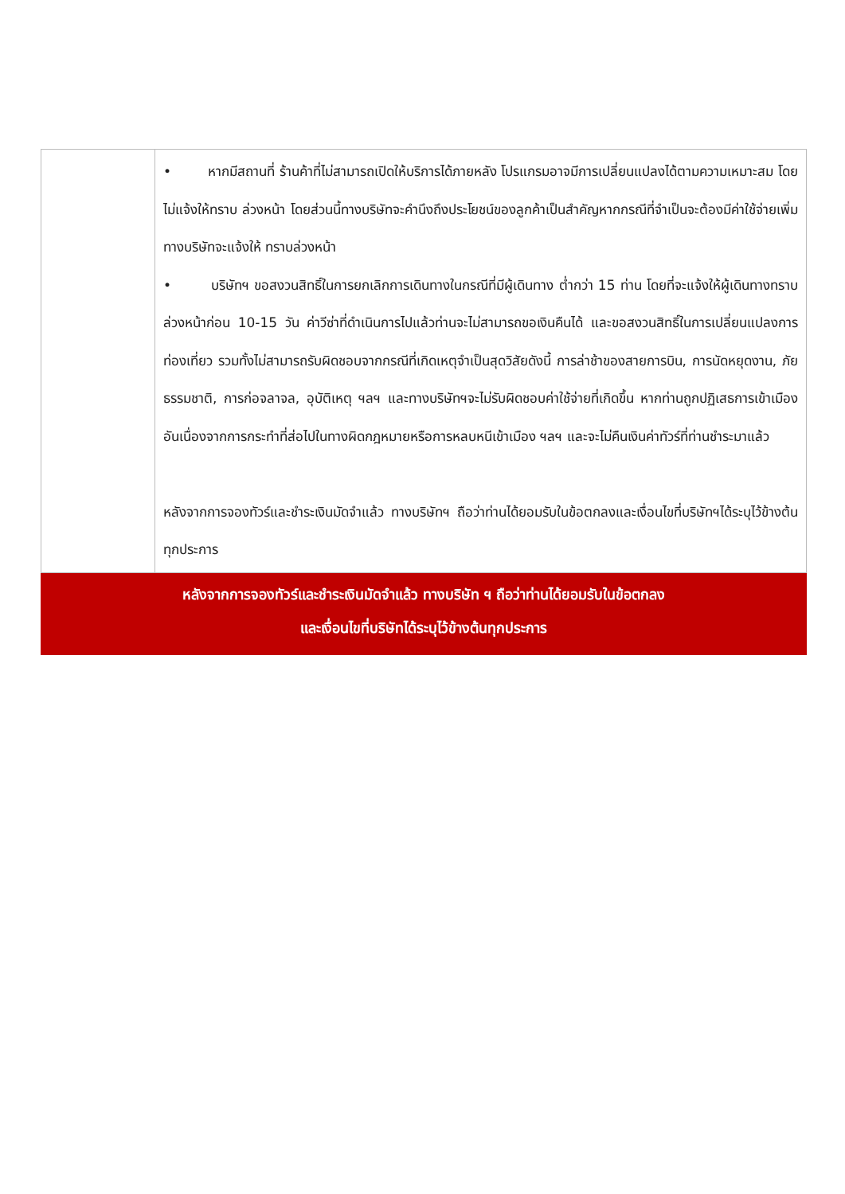| | • หากมีสถานที่ ร้านค้าที่ไม่สามารถเปิดให้บริการได้ภายหลัง โปรแกรมอาจมีการเปลี่ยนแปลงได้ตามความเหมาะสม โดยไม่แจ้งให้ทราบ ล่วงหน้า โดยส่วนนี้ทางบริษัทจะคำนึงถึงประโยชน์ของลูกค้าเป็นสำคัญหากกรณีที่จำเป็นจะต้องมีค่าใช้จ่ายเพิ่ม ทางบริษัทจะแจ้งให้ ทราบล่วงหน้า • บริษัทฯ ขอสงวนสิทธิ์ในการยกเลิกการเดินทางในกรณีที่มีผู้เดินทาง ต่ำกว่า 15 ท่าน โดยที่จะแจ้งให้ผู้เดินทางทราบล่วงหน้าก่อน 10-15 วัน ค่าวีซ่าที่ดำเนินการไปแล้วท่านจะไม่สามารถขอเงินคืนได้ และขอสงวนสิทธิ์ในการเปลี่ยนแปลงการท่องเที่ยว รวมทั้งไม่สามารถรับผิดชอบจากกรณีที่เกิดเหตุจำเป็นสุดวิสัยดังนี้ การล่าช้าของสายการบิน, การนัดหยุดงาน, ภัยธรรมชาติ, การก่อจลาจล, อุบัติเหตุ ฯลฯ และทางบริษัทฯจะไม่รับผิดชอบค่าใช้จ่ายที่เกิดขึ้น หากท่านถูกปฏิเสธการเข้าเมือง อันเนื่องจากการกระทำที่ส่อไปในทางผิดกฎหมายหรือการหลบหนีเข้าเมือง ฯลฯ และจะไม่คืนเงินค่าทัวร์ที่ท่านชำระมาแล้ว หลังจากการจองทัวร์และชำระเงินมัดจำแล้ว ทางบริษัทฯ ถือว่าท่านได้ยอมรับในข้อตกลงและเงื่อนไขที่บริษัทฯได้ระบุไว้ข้างต้นทุกประการ |
| หลังจากการจองทัวร์และชำระเงินมัดจำแล้ว ทางบริษัท ฯ ถือว่าท่านได้ยอมรับในข้อตกลง และเงื่อนไขที่บริษัทได้ระบุไว้ข้างต้นทุกประการ | |